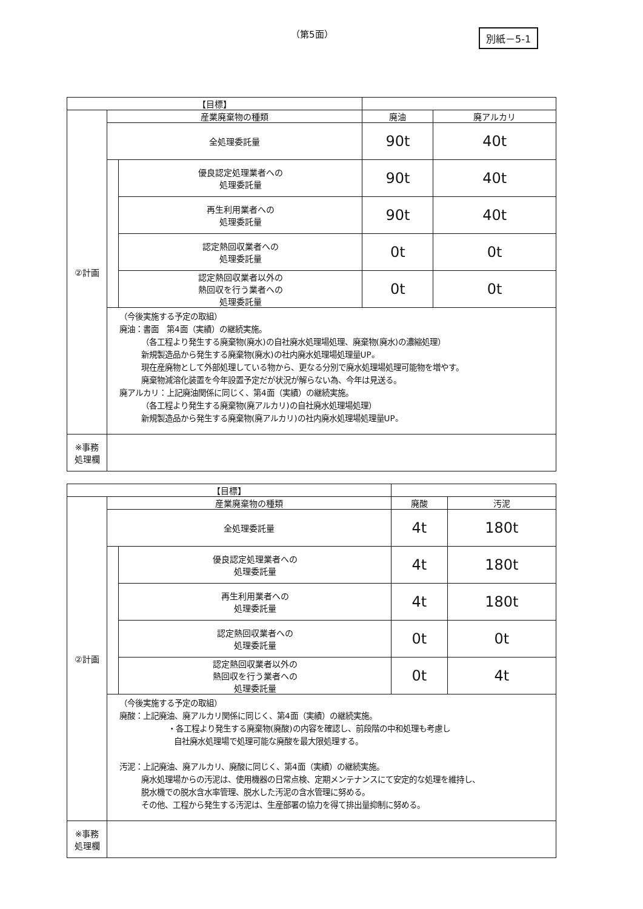（第5面） 別紙－5-1
| 【目標】 | | | | |
| ②計画 | 産業廃棄物の種類 | | 廃油 | 廃アルカリ |
| | 全処理委託量 | | 90t | 40t |
| | | 優良認定処理業者への 処理委託量 | 90t | 40t |
| | | 再生利用業者への 処理委託量 | 90t | 40t |
| | | 認定熱回収業者への 処理委託量 | 0t | 0t |
| | | 認定熱回収業者以外の 熱回収を行う業者への 処理委託量 | 0t | 0t |
| | （今後実施する予定の取組） 廃油：書面 第4面（実績）の継続実施。 （各工程より発生する廃棄物(廃水)の自社廃水処理場処理、廃棄物(廃水)の濃縮処理） 新規製造品から発生する廃棄物(廃水)の社内廃水処理場処理量UP。 現在産廃物として外部処理している物から、更なる分別で廃水処理場処理可能物を増やす。 廃棄物減溶化装置を今年設置予定だが状況が解らない為、今年は見送る。 廃アルカリ：上記廃油関係に同じく、第4面（実績）の継続実施。 （各工程より発生する廃棄物(廃アルカリ)の自社廃水処理場処理） 新規製造品から発生する廃棄物(廃アルカリ)の社内廃水処理場処理量UP。 | | | |
| ※事務 処理欄 | | | | |
| 【目標】 | | | | |
| ②計画 | 産業廃棄物の種類 | | 廃酸 | 汚泥 |
| | 全処理委託量 | | 4t | 180t |
| | | 優良認定処理業者への 処理委託量 | 4t | 180t |
| | | 再生利用業者への 処理委託量 | 4t | 180t |
| | | 認定熱回収業者への 処理委託量 | 0t | 0t |
| | | 認定熱回収業者以外の 熱回収を行う業者への 処理委託量 | 0t | 4t |
| | （今後実施する予定の取組） 廃酸：上記廃油、廃アルカリ関係に同じく、第4面（実績）の継続実施。 ・各工程より発生する廃棄物(廃酸)の内容を確認し、前段階の中和処理も考慮し 自社廃水処理場で処理可能な廃酸を最大限処理する。 汚泥：上記廃油、廃アルカリ、廃酸に同じく、第4面（実績）の継続実施。 廃水処理場からの汚泥は、使用機器の日常点検、定期メンテナンスにて安定的な処理を維持し、 脱水機での脱水含水率管理、脱水した汚泥の含水管理に努める。 その他、工程から発生する汚泥は、生産部署の協力を得て排出量抑制に努める。 | | | |
| ※事務 処理欄 | | | | |